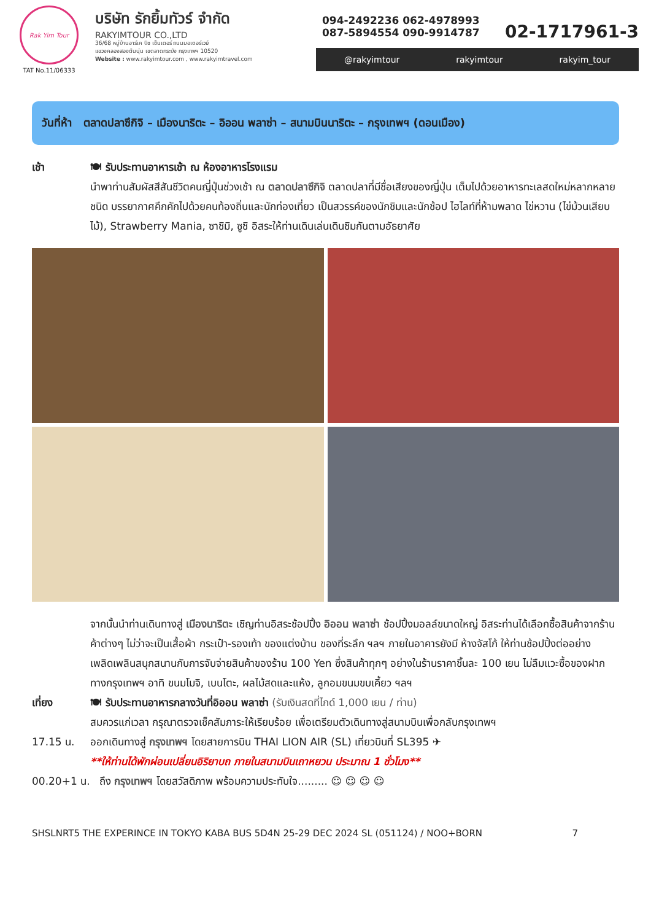Rak Yim Tour
TAT No.11/06333
บริษัท รักยิ้มทัวร์ จำกัด
RAKYIMTOUR CO.,LTD
36/68 หมู่บ้านอาร์เค บิซ เซ็นเตอร์ ถนนมอเตอร์เวย์
แขวงคลองสองต้นนุ่น เขตลาดกระบัง กรุงเทพฯ 10520
Website : www.rakyimtour.com , www.rakyimtravel.com
094-2492236 062-4978993
087-5894554 090-9914787
02-1717961-3
@rakyimtour rakyimtour rakyim_tour
วันที่ห้า ตลาดปลาซึกิจิ – เมืองนาริตะ – อิออน พลาซ่า – สนามบินนาริตะ – กรุงเทพฯ (ดอนเมือง)
เช้า 🍽 รับประทานอาหารเช้า ณ ห้องอาหารโรงแรม
นำพาท่านสัมผัสสีสันชีวิตคนญี่ปุ่นช่วงเช้า ณ ตลาดปลาซึกิจิ ตลาดปลาที่มีชื่อเสียงของญี่ปุ่น เต็มไปด้วยอาหารทะเลสดใหม่หลากหลายชนิด บรรยากาศคึกคักไปด้วยคนท้องถิ่นและนักท่องเที่ยว เป็นสวรรค์ของนักชิมและนักช้อป ไฮไลท์ที่ห้ามพลาด ไข่หวาน (ไข่ม้วนเสียบไม้), Strawberry Mania, ซาชิมิ, ซูชิ อิสระให้ท่านเดินเล่นเดินชิมกันตามอัธยาศัย
จากนั้นนำท่านเดินทางสู่ เมืองนาริตะ เชิญท่านอิสระช้อปปิ้ง อิออน พลาซ่า ช้อปปิ้งมอลล์ขนาดใหญ่ อิสระท่านได้เลือกซื้อสินค้าจากร้านค้าต่างๆ ไม่ว่าจะเป็นเสื้อผ้า กระเป๋า-รองเท้า ของแต่งบ้าน ของที่ระลึก ฯลฯ ภายในอาคารยังมี ห้างจัสโก้ ให้ท่านช้อปปิ้งต่ออย่างเพลิดเพลินสนุกสนานกับการจับจ่ายสินค้าของร้าน 100 Yen ซึ่งสินค้าทุกๆ อย่างในร้านราคาชิ้นละ 100 เยน ไม่ลืมแวะซื้อของฝากทางกรุงเทพฯ อาทิ ขนมโมจิ, เบนโตะ, ผลไม้สดและแห้ง, ลูกอมขนมขบเคี้ยว ฯลฯ
เที่ยง 🍽 รับประทานอาหารกลางวันที่อิออน พลาซ่า (รับเงินสดที่ไกด์ 1,000 เยน / ท่าน)
สมควรแก่เวลา กรุณาตรวจเช็คสัมภาระให้เรียบร้อย เพื่อเตรียมตัวเดินทางสู่สนามบินเพื่อกลับกรุงเทพฯ
17.15 น. ออกเดินทางสู่ กรุงเทพฯ โดยสายการบิน THAI LION AIR (SL) เที่ยวบินที่ SL395 ✈
**ให้ท่านได้พักผ่อนเปลี่ยนอิริยาบถ ภายในสนามบินเถาหยวน ประมาณ 1 ชั่วโมง**
00.20+1 น. ถึง กรุงเทพฯ โดยสวัสดิภาพ พร้อมความประทับใจ......... ☺ ☺ ☺ ☺
SHSLNRT5 THE EXPERINCE IN TOKYO KABA BUS 5D4N 25-29 DEC 2024 SL (051124) / NOO+BORN 7